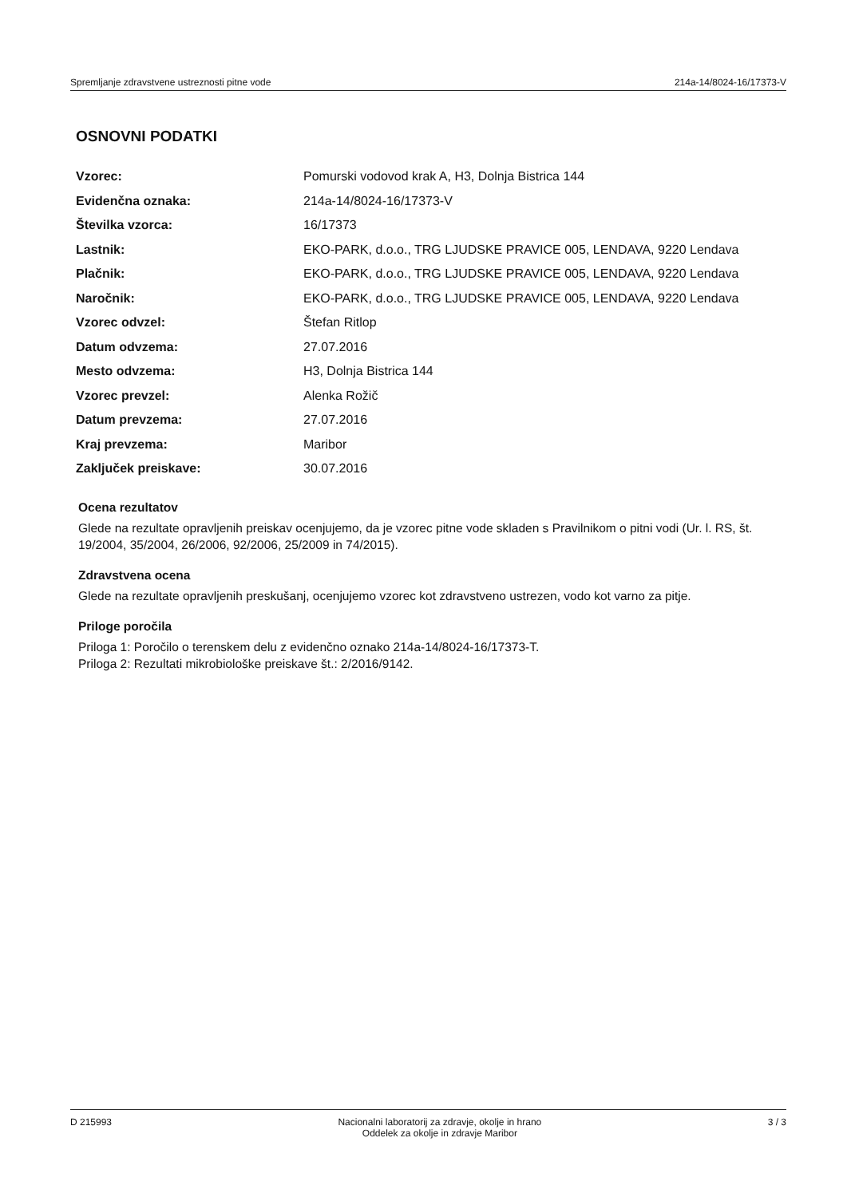Spremljanje zdravstvene ustreznosti pitne vode 214a-14/8024-16/17373-V
OSNOVNI PODATKI
| Vzorec: | Pomurski vodovod krak A, H3, Dolnja Bistrica 144 |
| Evidenčna oznaka: | 214a-14/8024-16/17373-V |
| Številka vzorca: | 16/17373 |
| Lastnik: | EKO-PARK, d.o.o., TRG LJUDSKE PRAVICE 005, LENDAVA, 9220 Lendava |
| Plačnik: | EKO-PARK, d.o.o., TRG LJUDSKE PRAVICE 005, LENDAVA, 9220 Lendava |
| Naročnik: | EKO-PARK, d.o.o., TRG LJUDSKE PRAVICE 005, LENDAVA, 9220 Lendava |
| Vzorec odvzel: | Štefan Ritlop |
| Datum odvzema: | 27.07.2016 |
| Mesto odvzema: | H3, Dolnja Bistrica 144 |
| Vzorec prevzel: | Alenka Rožič |
| Datum prevzema: | 27.07.2016 |
| Kraj prevzema: | Maribor |
| Zaključek preiskave: | 30.07.2016 |
Ocena rezultatov
Glede na rezultate opravljenih preiskav ocenjujemo, da je vzorec pitne vode skladen s Pravilnikom o pitni vodi (Ur. l. RS, št. 19/2004, 35/2004, 26/2006, 92/2006, 25/2009 in 74/2015).
Zdravstvena ocena
Glede na rezultate opravljenih preskušanj, ocenjujemo vzorec kot zdravstveno ustrezen, vodo kot varno za pitje.
Priloge poročila
Priloga 1: Poročilo o terenskem delu z evidenčno oznako 214a-14/8024-16/17373-T.
Priloga 2: Rezultati mikrobiološke preiskave št.: 2/2016/9142.
D 215993 Nacionalni laboratorij za zdravje, okolje in hrano
Oddelek za okolje in zdravje Maribor 3 / 3